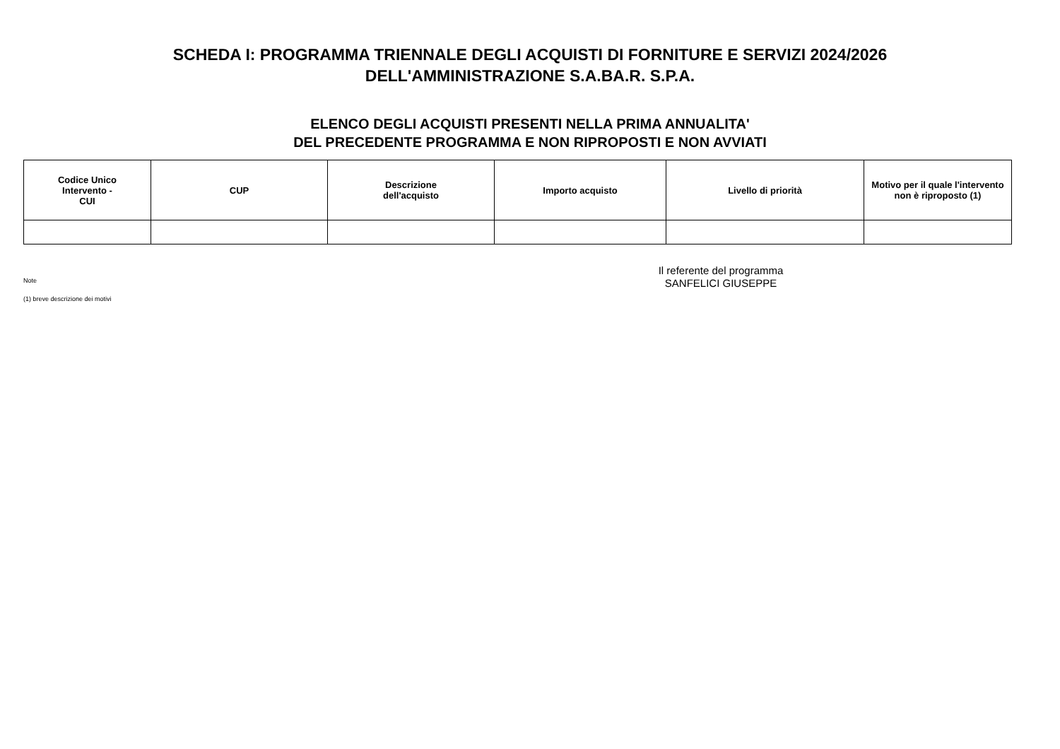SCHEDA I: PROGRAMMA TRIENNALE DEGLI ACQUISTI DI FORNITURE E SERVIZI 2024/2026
DELL'AMMINISTRAZIONE S.A.BA.R. S.P.A.
ELENCO DEGLI ACQUISTI PRESENTI NELLA PRIMA ANNUALITA'
DEL PRECEDENTE PROGRAMMA E NON RIPROPOSTI E NON AVVIATI
| Codice Unico Intervento - CUI | CUP | Descrizione dell'acquisto | Importo acquisto | Livello di priorità | Motivo per il quale l'intervento non è riproposto (1) |
| --- | --- | --- | --- | --- | --- |
Il referente del programma
Note
SANFELICI GIUSEPPE
(1) breve descrizione dei motivi